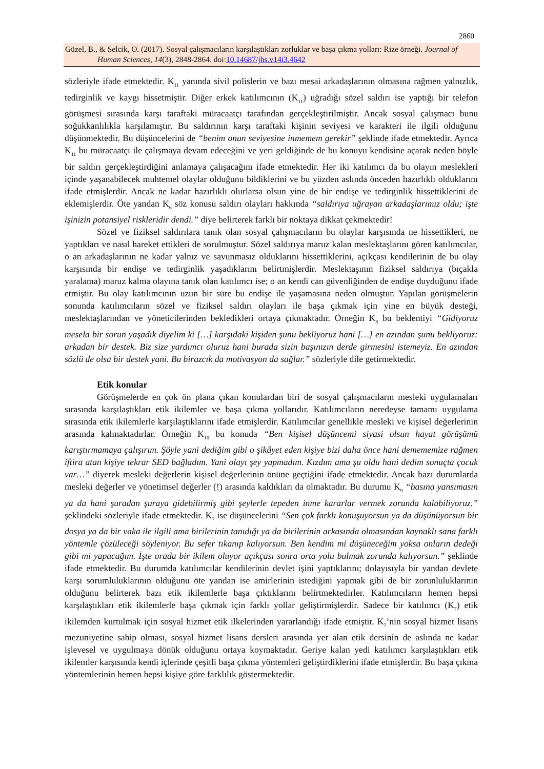2860
Güzel, B., & Selcik, O. (2017). Sosyal çalışmacıların karşılaştıkları zorluklar ve başa çıkma yolları: Rize örneği. Journal of
Human Sciences, 14(3), 2848-2864. doi:10.14687/jhs.v14i3.4642
sözleriyle ifade etmektedir. K<sub>11</sub> yanında sivil polislerin ve bazı mesai arkadaşlarının olmasına rağmen yalnızlık, tedirginlik ve kaygı hissetmiştir. Diğer erkek katılımcının (K<sub>11</sub>) uğradığı sözel saldırı ise yaptığı bir telefon görüşmesi sırasında karşı taraftaki müracaatçı tarafından gerçekleştirilmiştir. Ancak sosyal çalışmacı bunu soğukkanlılıkla karşılamıştır. Bu saldırının karşı taraftaki kişinin seviyesi ve karakteri ile ilgili olduğunu düşünmektedir. Bu düşüncelerini de “benim onun seviyesine inmemem gerekir” şeklinde ifade etmektedir. Ayrıca K<sub>11</sub> bu müracaatçı ile çalışmaya devam edeceğini ve yeri geldiğinde de bu konuyu kendisine açarak neden böyle bir saldırı gerçekleştirdiğini anlamaya çalışacağını ifade etmektedir. Her iki katılımcı da bu olayın meslekleri içinde yaşanabilecek muhtemel olaylar olduğunu bildiklerini ve bu yüzden aslında önceden hazırlıklı olduklarını ifade etmişlerdir. Ancak ne kadar hazırlıklı olurlarsa olsun yine de bir endişe ve tedirginlik hissettiklerini de eklemişlerdir. Öte yandan K<sub>6</sub> söz konusu saldırı olayları hakkında “saldırıya uğrayan arkadaşlarımız oldu; işte işinizin potansiyel riskleridir dendi.” diye belirterek farklı bir noktaya dikkat çekmektedir!
Sözel ve fiziksel saldırılara tanık olan sosyal çalışmacıların bu olaylar karşısında ne hissettikleri, ne yaptıkları ve nasıl hareket ettikleri de sorulmuştur. Sözel saldırıya maruz kalan meslektaşlarını gören katılımcılar, o an arkadaşlarının ne kadar yalnız ve savunmasız olduklarını hissettiklerini, açıkçası kendilerinin de bu olay karşısında bir endişe ve tedirginlik yaşadıklarını belirtmişlerdir. Meslektaşının fiziksel saldırıya (bıçakla yaralama) maruz kalma olayına tanık olan katılımcı ise; o an kendi can güvenliğinden de endişe duyduğunu ifade etmiştir. Bu olay katılımcının uzun bir süre bu endişe ile yaşamasına neden olmuştur. Yapılan görüşmelerin sonunda katılımcıların sözel ve fiziksel saldırı olayları ile başa çıkmak için yine en büyük desteği, meslektaşlarından ve yöneticilerinden bekledikleri ortaya çıkmaktadır. Örneğin K<sub>8</sub> bu beklentiyi “Gidiyoruz mesela bir sorun yaşadık diyelim ki […] karşıdaki kişiden şunu bekliyoruz hani […] en azından şunu bekliyoruz: arkadan bir destek. Biz size yardımcı oluruz hani burada sizin başınızın derde girmesini istemeyiz. En azından sözlü de olsa bir destek yani. Bu birazcık da motivasyon da sağlar.” sözleriyle dile getirmektedir.
Etik konular
Görüşmelerde en çok ön plana çıkan konulardan biri de sosyal çalışmacıların mesleki uygulamaları sırasında karşılaştıkları etik ikilemler ve başa çıkma yollarıdır. Katılımcıların neredeyse tamamı uygulama sırasında etik ikilemlerle karşılaştıklarını ifade etmişlerdir. Katılımcılar genellikle mesleki ve kişisel değerlerinin arasında kalmaktadırlar. Örneğin K<sub>10</sub> bu konuda “Ben kişisel düşüncemi siyasi olsun hayat görüşümü karıştırmamaya çalışırım. Şöyle yani dediğim gibi o şikâyet eden kişiye bizi daha önce hani demememize rağmen iftira atan kişiye tekrar SED bağladım. Yani olayı şey yapmadım. Kızdım ama şu oldu hani dedim sonuçta çocuk var…” diyerek mesleki değerlerin kişisel değerlerinin önüne geçtiğini ifade etmektedir. Ancak bazı durumlarda mesleki değerler ve yönetimsel değerler (!) arasında kaldıkları da olmaktadır. Bu durumu K<sub>9</sub> “basına yansımasın ya da hani şuradan şuraya gidebilirmiş gibi şeylerle tepeden inme kararlar vermek zorunda kalabiliyoruz.” şeklindeki sözleriyle ifade etmektedir. K<sub>7</sub> ise düşüncelerini “Sen çok farklı konuşuyorsun ya da düşünüyorsun bir dosya ya da bir vaka ile ilgili ama birilerinin tanıdığı ya da birilerinin arkasında olmasından kaynaklı sana farklı yöntemle çözüleceği söyleniyor. Bu sefer tıkanıp kalıyorsun. Ben kendim mi düşüneceğim yoksa onların dedeği gibi mi yapacağım. İşte orada bir ikilem oluyor açıkçası sonra orta yolu bulmak zorunda kalıyorsun.” şeklinde ifade etmektedir. Bu durumda katılımcılar kendilerinin devlet işini yaptıklarını; dolayısıyla bir yandan devlete karşı sorumluluklarının olduğunu öte yandan ise amirlerinin istediğini yapmak gibi de bir zorunluluklarının olduğunu belirterek bazı etik ikilemlerle başa çıktıklarını belirtmektedirler. Katılımcıların hemen hepsi karşılaştıkları etik ikilemlerle başa çıkmak için farklı yollar geliştirmişlerdir. Sadece bir katılımcı (K<sub>7</sub>) etik ikilemden kurtulmak için sosyal hizmet etik ilkelerinden yararlandığı ifade etmiştir. K<sub>7</sub>’nin sosyal hizmet lisans mezuniyetine sahip olması, sosyal hizmet lisans dersleri arasında yer alan etik dersinin de aslında ne kadar işlevesel ve uygulmaya dönük olduğunu ortaya koymaktadır. Geriye kalan yedi katılımcı karşılaştıkları etik ikilemler karşısında kendi içlerinde çeşitli başa çıkma yöntemleri geliştirdiklerini ifade etmişlerdir. Bu başa çıkma yöntemlerinin hemen hepsi kişiye göre farklılık göstermektedir.